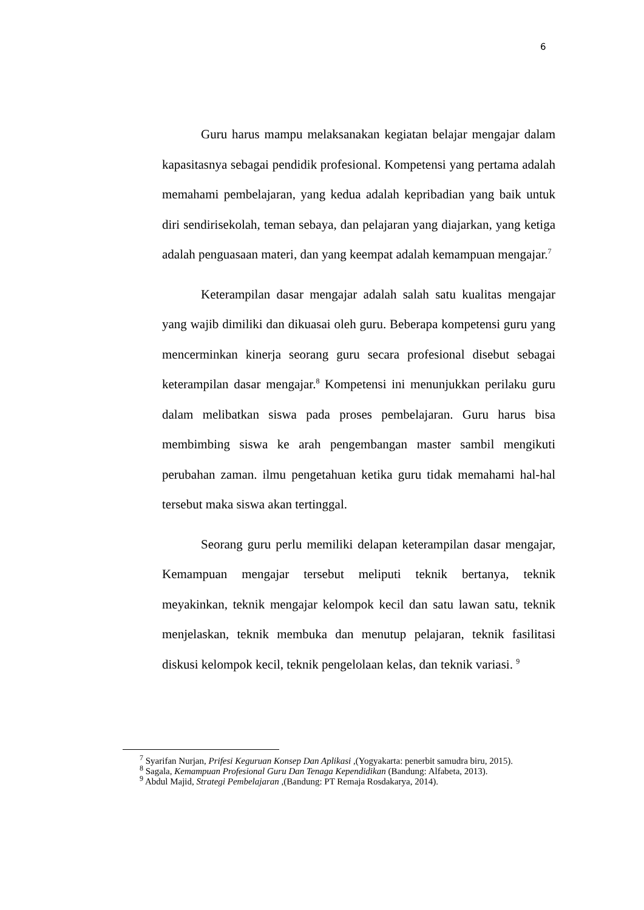6
Guru harus mampu melaksanakan kegiatan belajar mengajar dalam kapasitasnya sebagai pendidik profesional. Kompetensi yang pertama adalah memahami pembelajaran, yang kedua adalah kepribadian yang baik untuk diri sendirisekolah, teman sebaya, dan pelajaran yang diajarkan, yang ketiga adalah penguasaan materi, dan yang keempat adalah kemampuan mengajar.<sup>7</sup>
Keterampilan dasar mengajar adalah salah satu kualitas mengajar yang wajib dimiliki dan dikuasai oleh guru. Beberapa kompetensi guru yang mencerminkan kinerja seorang guru secara profesional disebut sebagai keterampilan dasar mengajar.<sup>8</sup> Kompetensi ini menunjukkan perilaku guru dalam melibatkan siswa pada proses pembelajaran. Guru harus bisa membimbing siswa ke arah pengembangan master sambil mengikuti perubahan zaman. ilmu pengetahuan ketika guru tidak memahami hal-hal tersebut maka siswa akan tertinggal.
Seorang guru perlu memiliki delapan keterampilan dasar mengajar, Kemampuan mengajar tersebut meliputi teknik bertanya, teknik meyakinkan, teknik mengajar kelompok kecil dan satu lawan satu, teknik menjelaskan, teknik membuka dan menutup pelajaran, teknik fasilitasi diskusi kelompok kecil, teknik pengelolaan kelas, dan teknik variasi. <sup>9</sup>
<sup>7</sup> Syarifan Nurjan, Prifesi Keguruan Konsep Dan Aplikasi ,(Yogyakarta: penerbit samudra biru, 2015).
<sup>8</sup> Sagala, Kemampuan Profesional Guru Dan Tenaga Kependidikan (Bandung: Alfabeta, 2013).
<sup>9</sup> Abdul Majid, Strategi Pembelajaran ,(Bandung: PT Remaja Rosdakarya, 2014).